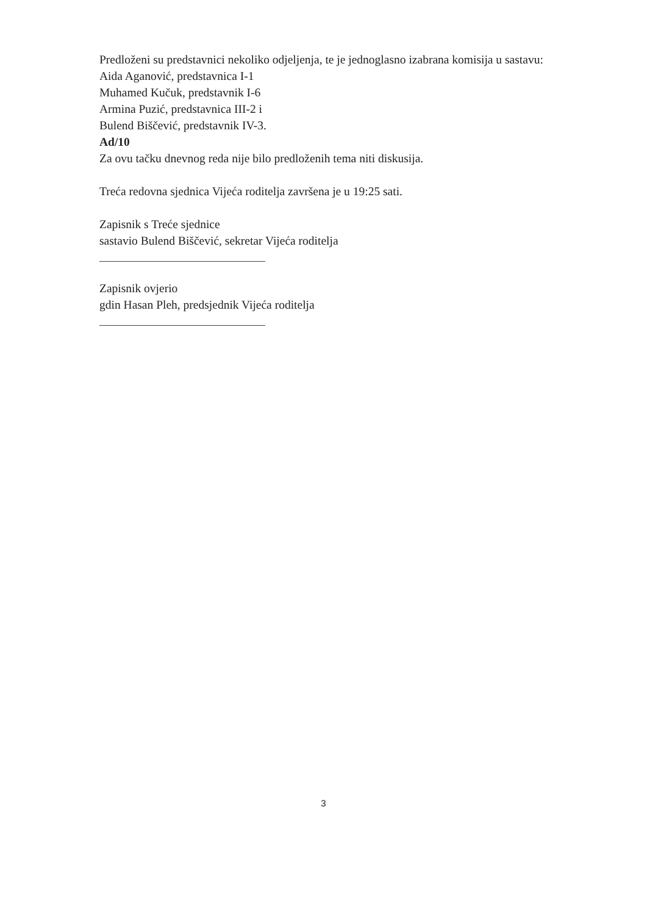Predloženi su predstavnici nekoliko odjeljenja, te je jednoglasno izabrana komisija u sastavu:
Aida Aganović, predstavnica I-1
Muhamed Kučuk, predstavnik I-6
Armina Puzić, predstavnica III-2 i
Bulend Biščević, predstavnik IV-3.
Ad/10
Za ovu tačku dnevnog reda nije bilo predloženih tema niti diskusija.
Treća redovna sjednica Vijeća roditelja završena je u 19:25 sati.
Zapisnik s Treće sjednice
sastavio Bulend Biščević, sekretar Vijeća roditelja
Zapisnik ovjerio
gdin Hasan Pleh, predsjednik Vijeća roditelja
3